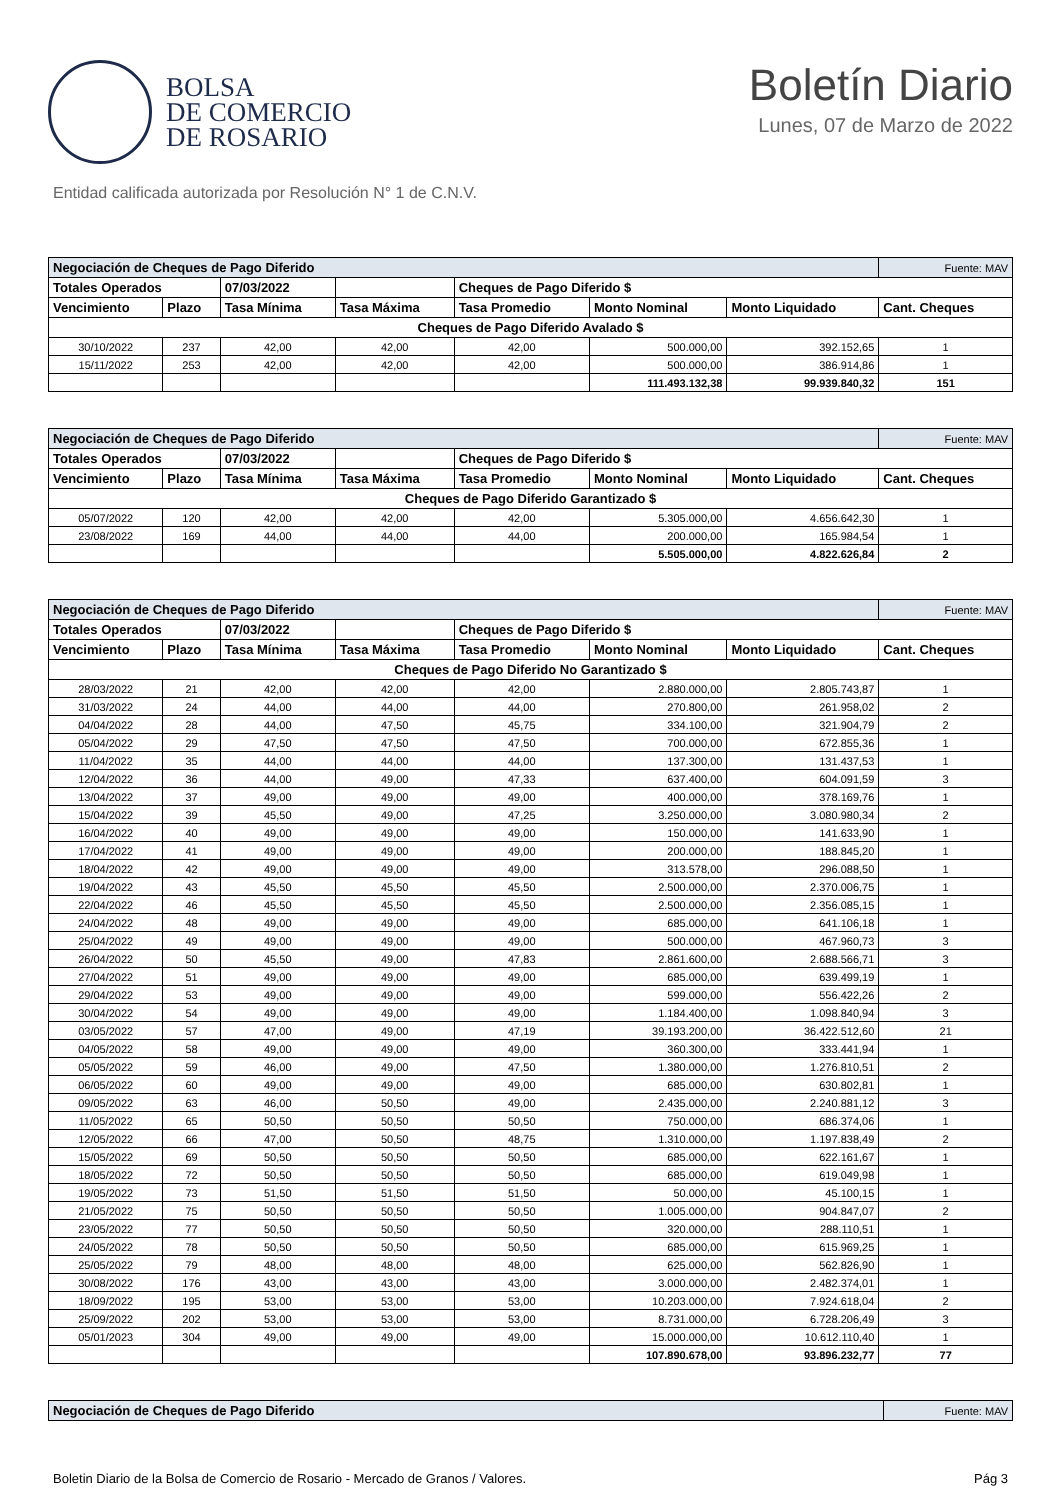BOLSA
DE COMERCIO
DE ROSARIO
Boletín Diario
Lunes, 07 de Marzo de 2022
Entidad calificada autorizada por Resolución N° 1 de C.N.V.
| Negociación de Cheques de Pago Diferido | | | | | | | Fuente: MAV |
| Totales Operados | | 07/03/2022 | | Cheques de Pago Diferido $ | | | |
| Vencimiento | Plazo | Tasa Mínima | Tasa Máxima | Tasa Promedio | Monto Nominal | Monto Liquidado | Cant. Cheques |
| Cheques de Pago Diferido Avalado $ | | | | | | | |
| 30/10/2022 | 237 | 42,00 | 42,00 | 42,00 | 500.000,00 | 392.152,65 | 1 |
| 15/11/2022 | 253 | 42,00 | 42,00 | 42,00 | 500.000,00 | 386.914,86 | 1 |
| | | | | | 111.493.132,38 | 99.939.840,32 | 151 |
| Negociación de Cheques de Pago Diferido | | | | | | | Fuente: MAV |
| Totales Operados | | 07/03/2022 | | Cheques de Pago Diferido $ | | | |
| Vencimiento | Plazo | Tasa Mínima | Tasa Máxima | Tasa Promedio | Monto Nominal | Monto Liquidado | Cant. Cheques |
| Cheques de Pago Diferido Garantizado $ | | | | | | | |
| 05/07/2022 | 120 | 42,00 | 42,00 | 42,00 | 5.305.000,00 | 4.656.642,30 | 1 |
| 23/08/2022 | 169 | 44,00 | 44,00 | 44,00 | 200.000,00 | 165.984,54 | 1 |
| | | | | | 5.505.000,00 | 4.822.626,84 | 2 |
| Negociación de Cheques de Pago Diferido | | | | | | | Fuente: MAV |
| Totales Operados | | 07/03/2022 | | Cheques de Pago Diferido $ | | | |
| Vencimiento | Plazo | Tasa Mínima | Tasa Máxima | Tasa Promedio | Monto Nominal | Monto Liquidado | Cant. Cheques |
| Cheques de Pago Diferido No Garantizado $ | | | | | | | |
| 28/03/2022 | 21 | 42,00 | 42,00 | 42,00 | 2.880.000,00 | 2.805.743,87 | 1 |
| 31/03/2022 | 24 | 44,00 | 44,00 | 44,00 | 270.800,00 | 261.958,02 | 2 |
| 04/04/2022 | 28 | 44,00 | 47,50 | 45,75 | 334.100,00 | 321.904,79 | 2 |
| 05/04/2022 | 29 | 47,50 | 47,50 | 47,50 | 700.000,00 | 672.855,36 | 1 |
| 11/04/2022 | 35 | 44,00 | 44,00 | 44,00 | 137.300,00 | 131.437,53 | 1 |
| 12/04/2022 | 36 | 44,00 | 49,00 | 47,33 | 637.400,00 | 604.091,59 | 3 |
| 13/04/2022 | 37 | 49,00 | 49,00 | 49,00 | 400.000,00 | 378.169,76 | 1 |
| 15/04/2022 | 39 | 45,50 | 49,00 | 47,25 | 3.250.000,00 | 3.080.980,34 | 2 |
| 16/04/2022 | 40 | 49,00 | 49,00 | 49,00 | 150.000,00 | 141.633,90 | 1 |
| 17/04/2022 | 41 | 49,00 | 49,00 | 49,00 | 200.000,00 | 188.845,20 | 1 |
| 18/04/2022 | 42 | 49,00 | 49,00 | 49,00 | 313.578,00 | 296.088,50 | 1 |
| 19/04/2022 | 43 | 45,50 | 45,50 | 45,50 | 2.500.000,00 | 2.370.006,75 | 1 |
| 22/04/2022 | 46 | 45,50 | 45,50 | 45,50 | 2.500.000,00 | 2.356.085,15 | 1 |
| 24/04/2022 | 48 | 49,00 | 49,00 | 49,00 | 685.000,00 | 641.106,18 | 1 |
| 25/04/2022 | 49 | 49,00 | 49,00 | 49,00 | 500.000,00 | 467.960,73 | 3 |
| 26/04/2022 | 50 | 45,50 | 49,00 | 47,83 | 2.861.600,00 | 2.688.566,71 | 3 |
| 27/04/2022 | 51 | 49,00 | 49,00 | 49,00 | 685.000,00 | 639.499,19 | 1 |
| 29/04/2022 | 53 | 49,00 | 49,00 | 49,00 | 599.000,00 | 556.422,26 | 2 |
| 30/04/2022 | 54 | 49,00 | 49,00 | 49,00 | 1.184.400,00 | 1.098.840,94 | 3 |
| 03/05/2022 | 57 | 47,00 | 49,00 | 47,19 | 39.193.200,00 | 36.422.512,60 | 21 |
| 04/05/2022 | 58 | 49,00 | 49,00 | 49,00 | 360.300,00 | 333.441,94 | 1 |
| 05/05/2022 | 59 | 46,00 | 49,00 | 47,50 | 1.380.000,00 | 1.276.810,51 | 2 |
| 06/05/2022 | 60 | 49,00 | 49,00 | 49,00 | 685.000,00 | 630.802,81 | 1 |
| 09/05/2022 | 63 | 46,00 | 50,50 | 49,00 | 2.435.000,00 | 2.240.881,12 | 3 |
| 11/05/2022 | 65 | 50,50 | 50,50 | 50,50 | 750.000,00 | 686.374,06 | 1 |
| 12/05/2022 | 66 | 47,00 | 50,50 | 48,75 | 1.310.000,00 | 1.197.838,49 | 2 |
| 15/05/2022 | 69 | 50,50 | 50,50 | 50,50 | 685.000,00 | 622.161,67 | 1 |
| 18/05/2022 | 72 | 50,50 | 50,50 | 50,50 | 685.000,00 | 619.049,98 | 1 |
| 19/05/2022 | 73 | 51,50 | 51,50 | 51,50 | 50.000,00 | 45.100,15 | 1 |
| 21/05/2022 | 75 | 50,50 | 50,50 | 50,50 | 1.005.000,00 | 904.847,07 | 2 |
| 23/05/2022 | 77 | 50,50 | 50,50 | 50,50 | 320.000,00 | 288.110,51 | 1 |
| 24/05/2022 | 78 | 50,50 | 50,50 | 50,50 | 685.000,00 | 615.969,25 | 1 |
| 25/05/2022 | 79 | 48,00 | 48,00 | 48,00 | 625.000,00 | 562.826,90 | 1 |
| 30/08/2022 | 176 | 43,00 | 43,00 | 43,00 | 3.000.000,00 | 2.482.374,01 | 1 |
| 18/09/2022 | 195 | 53,00 | 53,00 | 53,00 | 10.203.000,00 | 7.924.618,04 | 2 |
| 25/09/2022 | 202 | 53,00 | 53,00 | 53,00 | 8.731.000,00 | 6.728.206,49 | 3 |
| 05/01/2023 | 304 | 49,00 | 49,00 | 49,00 | 15.000.000,00 | 10.612.110,40 | 1 |
| | | | | | 107.890.678,00 | 93.896.232,77 | 77 |
| Negociación de Cheques de Pago Diferido | Fuente: MAV |
Boletin Diario de la Bolsa de Comercio de Rosario - Mercado de Granos / Valores. Pág 3